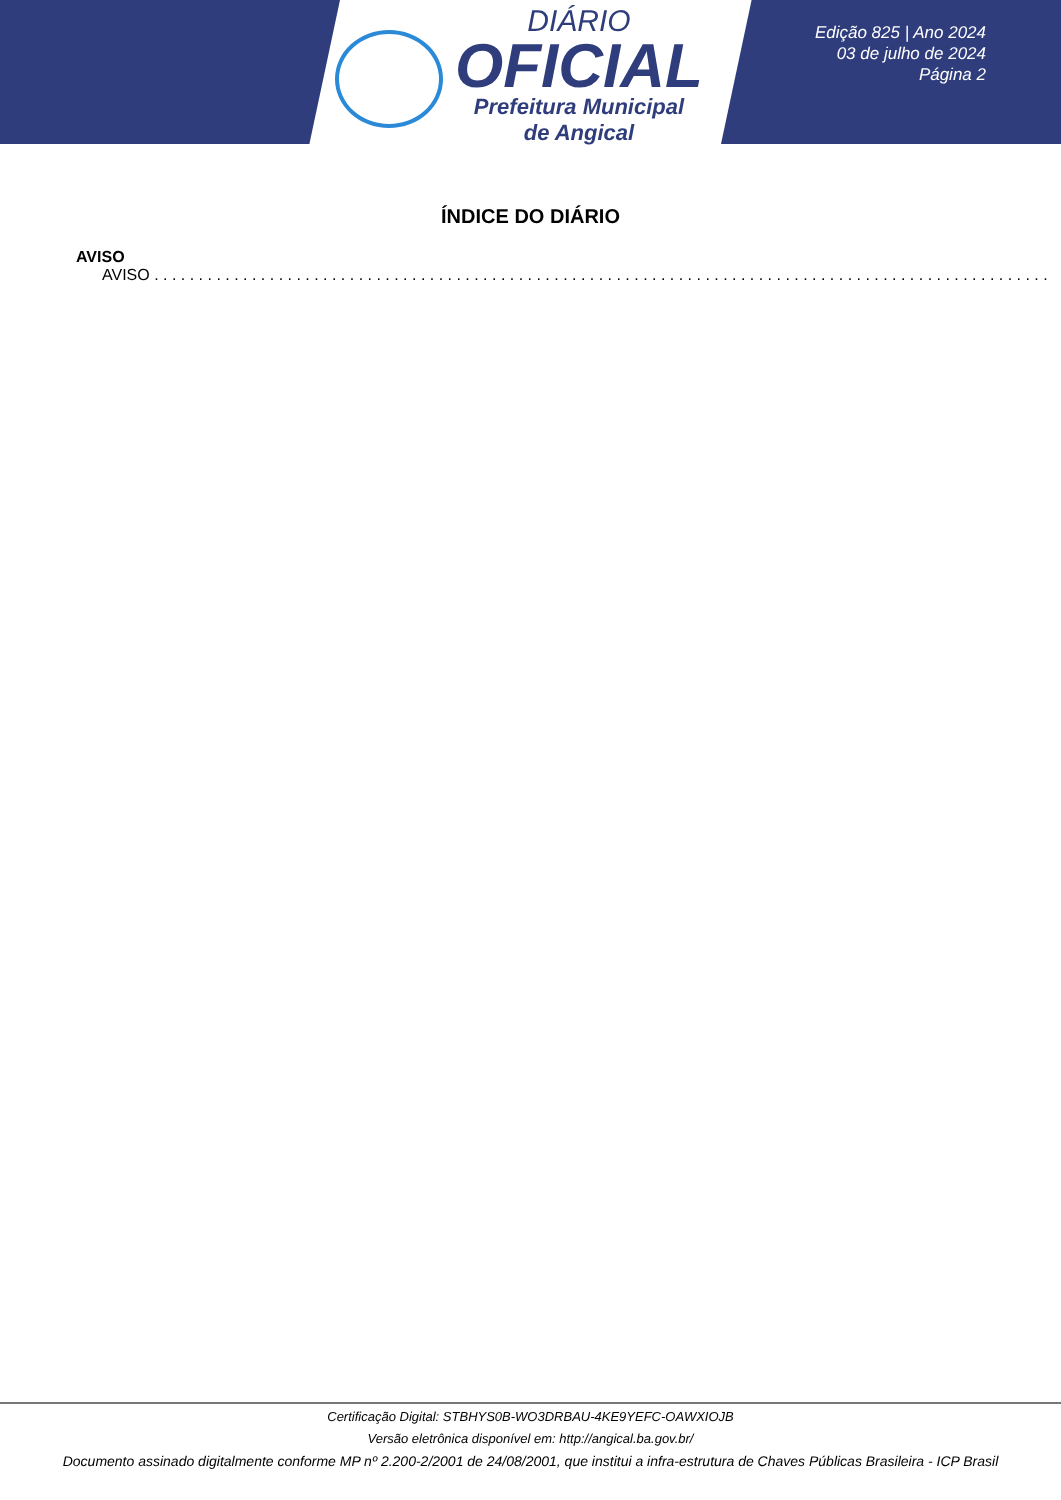DIÁRIO
OFICIAL
Prefeitura Municipal
de Angical
Edição 825 | Ano 2024
03 de julho de 2024
Página 2
ÍNDICE DO DIÁRIO
AVISO
AVISO . . . . . . . . . . . . . . . . . . . . . . . . . . . . . . . . . . . . . . . . . . . . . . . . . . . . . . . . . . . . . . . . . . . . . . . . . . . . . . . . . . . . . . . . . . . . . . . . . . . . .
Certificação Digital: STBHYS0B-WO3DRBAU-4KE9YEFC-OAWXIOJB
Versão eletrônica disponível em: http://angical.ba.gov.br/
Documento assinado digitalmente conforme MP nº 2.200-2/2001 de 24/08/2001, que institui a infra-estrutura de Chaves Públicas Brasileira - ICP Brasil